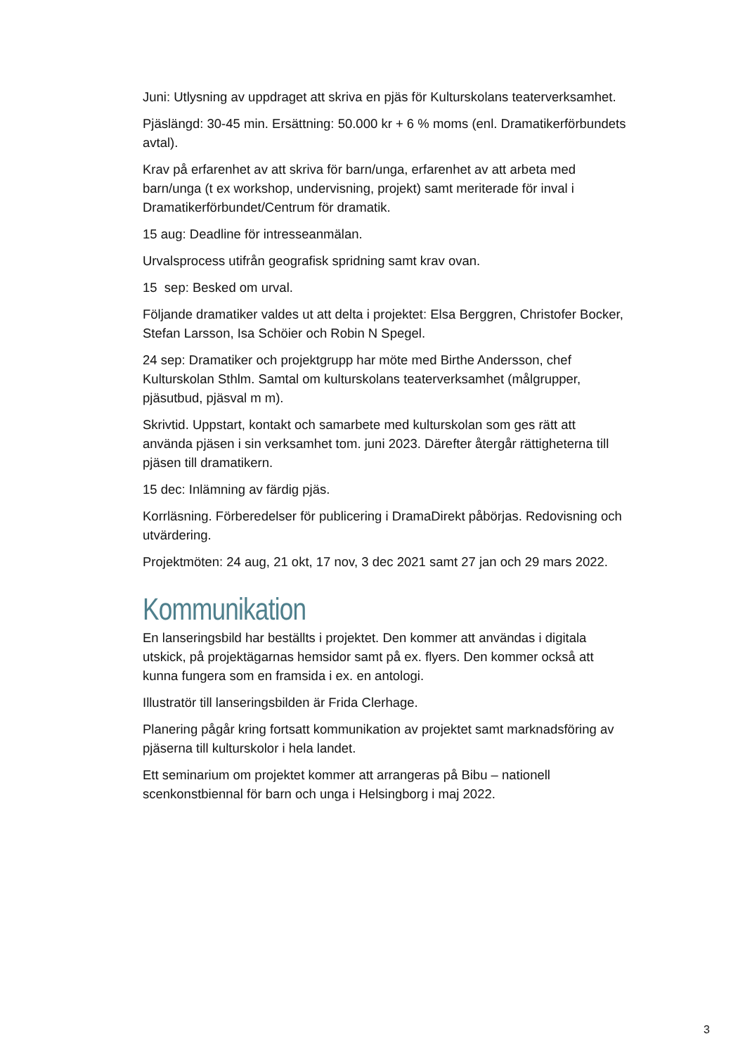Juni: Utlysning av uppdraget att skriva en pjäs för Kulturskolans teaterverksamhet.
Pjäslängd: 30-45 min. Ersättning: 50.000 kr + 6 % moms (enl. Dramatikerförbundets avtal).
Krav på erfarenhet av att skriva för barn/unga, erfarenhet av att arbeta med barn/unga (t ex workshop, undervisning, projekt) samt meriterade för inval i Dramatikerförbundet/Centrum för dramatik.
15 aug: Deadline för intresseanmälan.
Urvalsprocess utifrån geografisk spridning samt krav ovan.
15 sep: Besked om urval.
Följande dramatiker valdes ut att delta i projektet: Elsa Berggren, Christofer Bocker, Stefan Larsson, Isa Schöier och Robin N Spegel.
24 sep: Dramatiker och projektgrupp har möte med Birthe Andersson, chef Kulturskolan Sthlm. Samtal om kulturskolans teaterverksamhet (målgrupper, pjäsutbud, pjäsval m m).
Skrivtid. Uppstart, kontakt och samarbete med kulturskolan som ges rätt att använda pjäsen i sin verksamhet tom. juni 2023. Därefter återgår rättigheterna till pjäsen till dramatikern.
15 dec: Inlämning av färdig pjäs.
Korrläsning. Förberedelser för publicering i DramaDirekt påbörjas. Redovisning och utvärdering.
Projektmöten: 24 aug, 21 okt, 17 nov, 3 dec 2021 samt 27 jan och 29 mars 2022.
Kommunikation
En lanseringsbild har beställts i projektet. Den kommer att användas i digitala utskick, på projektägarnas hemsidor samt på ex. flyers. Den kommer också att kunna fungera som en framsida i ex. en antologi.
Illustratör till lanseringsbilden är Frida Clerhage.
Planering pågår kring fortsatt kommunikation av projektet samt marknadsföring av pjäserna till kulturskolor i hela landet.
Ett seminarium om projektet kommer att arrangeras på Bibu – nationell scenkonstbiennal för barn och unga i Helsingborg i maj 2022.
3